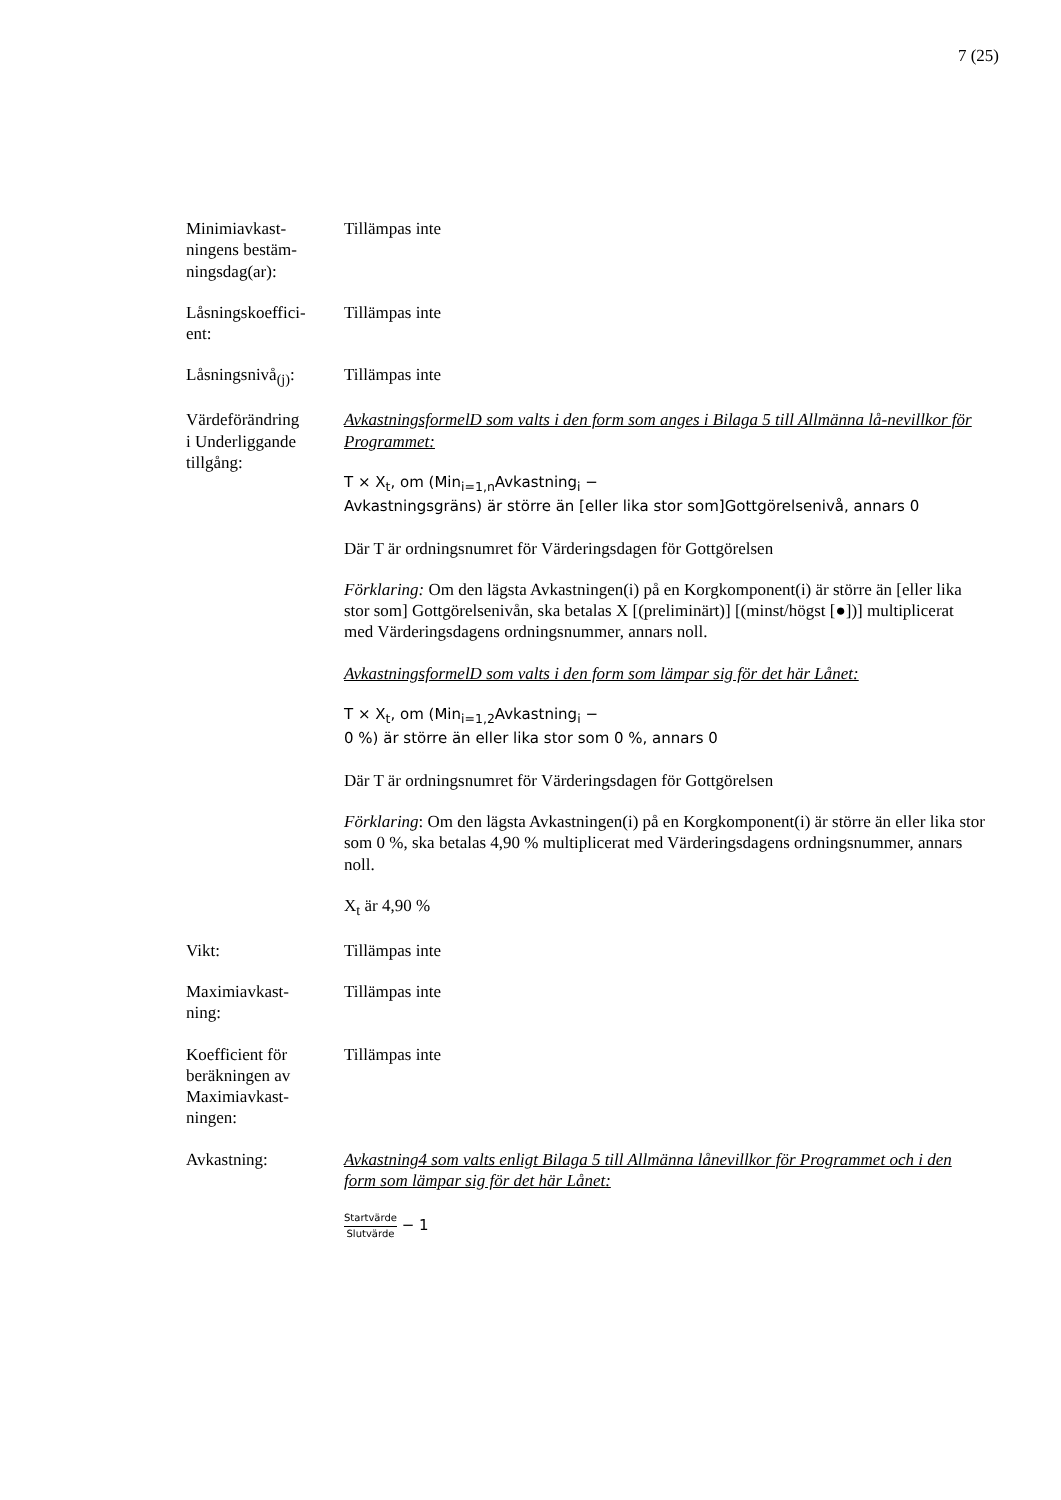7 (25)
Minimiavkast-
ningens bestäm-
ningsdag(ar):
Tillämpas inte
Låsningskoeffici-
ent:
Tillämpas inte
Låsningsnivå<sub>(j)</sub>:
Tillämpas inte
Värdeförändring
i Underliggande
tillgång:
AvkastningsformelD som valts i den form som anges i Bilaga 5 till Allmänna lå-nevillkor för Programmet:
T × X<sub>t</sub>, om (Min<sub>i=1,n</sub>Avkastning<sub>i</sub> −
Avkastningsgräns) är större än [eller lika stor som]Gottgörelsenivå, annars 0
Där T är ordningsnumret för Värderingsdagen för Gottgörelsen
Förklaring: Om den lägsta Avkastningen(i) på en Korgkomponent(i) är större än [eller lika stor som] Gottgörelsenivån, ska betalas X [(preliminärt)] [(minst/högst [●])] multiplicerat med Värderingsdagens ordningsnummer, annars noll.
AvkastningsformelD som valts i den form som lämpar sig för det här Lånet:
T × X<sub>t</sub>, om (Min<sub>i=1,2</sub>Avkastning<sub>i</sub> −
0 %) är större än eller lika stor som 0 %, annars 0
Där T är ordningsnumret för Värderingsdagen för Gottgörelsen
Förklaring: Om den lägsta Avkastningen(i) på en Korgkomponent(i) är större än eller lika stor som 0 %, ska betalas 4,90 % multiplicerat med Värderingsdagens ordningsnummer, annars noll.
X<sub>t</sub> är 4,90 %
Vikt: Tillämpas inte
Maximiavkast-
ning:
Tillämpas inte
Koefficient för
beräkningen av
Maximiavkast-
ningen:
Tillämpas inte
Avkastning: Avkastning4 som valts enligt Bilaga 5 till Allmänna lånevillkor för Programmet och i den form som lämpar sig för det här Lånet:
Startvärde Slutvärde − 1